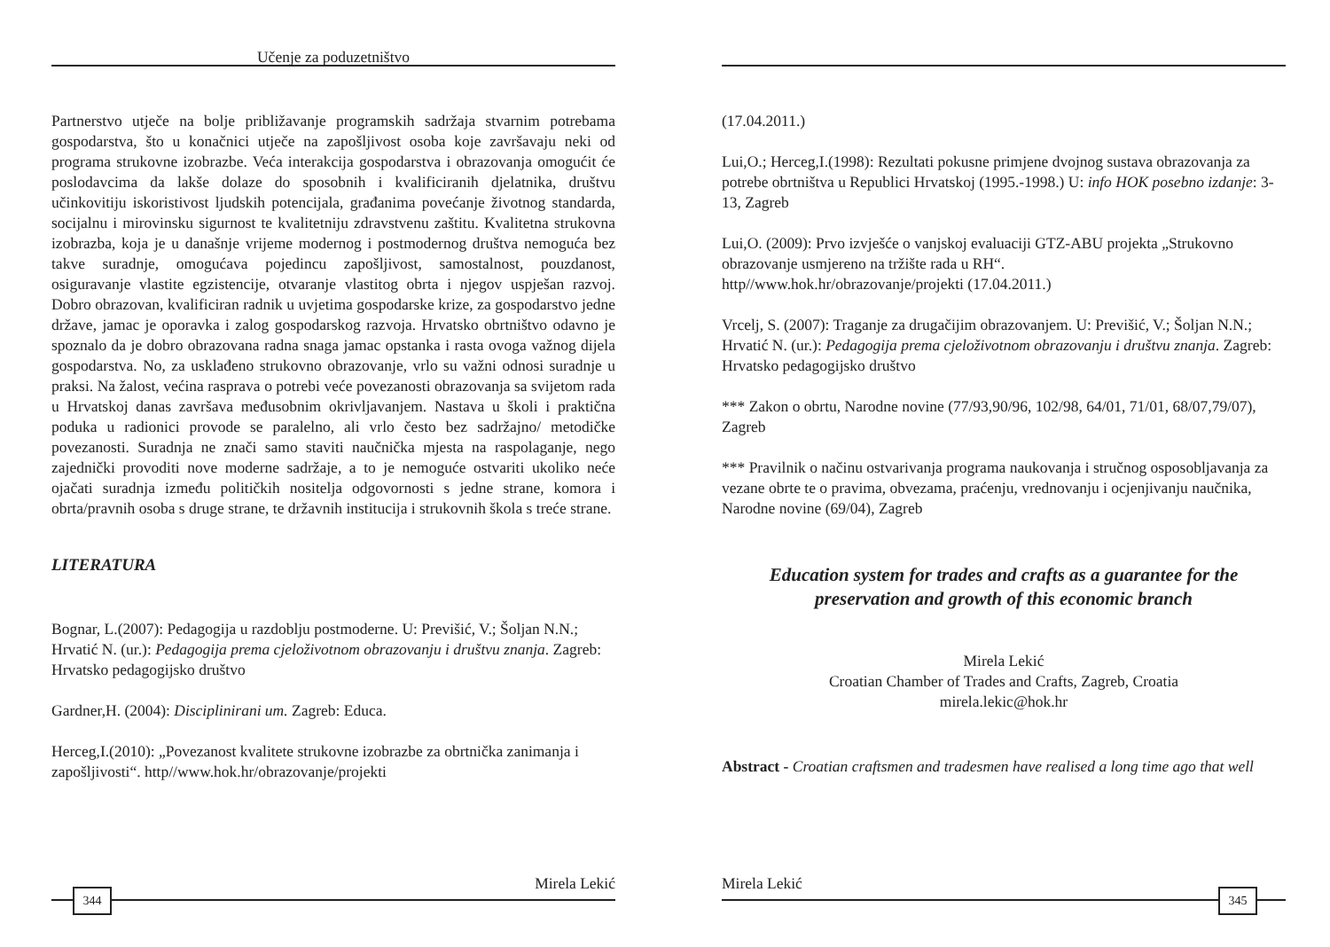Učenje za poduzetništvo
Partnerstvo utječe na bolje približavanje programskih sadržaja stvarnim potrebama gospodarstva, što u konačnici utječe na zapošljivost osoba koje završavaju neki od programa strukovne izobrazbe. Veća interakcija gospodarstva i obrazovanja omogućit će poslodavcima da lakše dolaze do sposobnih i kvalificiranih djelatnika, društvu učinkovitiju iskoristivost ljudskih potencijala, građanima povećanje životnog standarda, socijalnu i mirovinsku sigurnost te kvalitetniju zdravstvenu zaštitu. Kvalitetna strukovna izobrazba, koja je u današnje vrijeme modernog i postmodernog društva nemoguća bez takve suradnje, omogućava pojedincu zapošljivost, samostalnost, pouzdanost, osiguravanje vlastite egzistencije, otvaranje vlastitog obrta i njegov uspješan razvoj. Dobro obrazovan, kvalificiran radnik u uvjetima gospodarske krize, za gospodarstvo jedne države, jamac je oporavka i zalog gospodarskog razvoja. Hrvatsko obrtništvo odavno je spoznalo da je dobro obrazovana radna snaga jamac opstanka i rasta ovoga važnog dijela gospodarstva. No, za usklađeno strukovno obrazovanje, vrlo su važni odnosi suradnje u praksi. Na žalost, većina rasprava o potrebi veće povezanosti obrazovanja sa svijetom rada u Hrvatskoj danas završava međusobnim okrivljavanjem. Nastava u školi i praktična poduka u radionici provode se paralelno, ali vrlo često bez sadržajno/ metodičke povezanosti. Suradnja ne znači samo staviti naučnička mjesta na raspolaganje, nego zajednički provoditi nove moderne sadržaje, a to je nemoguće ostvariti ukoliko neće ojačati suradnja između političkih nositelja odgovornosti s jedne strane, komora i obrta/pravnih osoba s druge strane, te državnih institucija i strukovnih škola s treće strane.
LITERATURA
Bognar, L.(2007): Pedagogija u razdoblju postmoderne. U: Previšić, V.; Šoljan N.N.; Hrvatić N. (ur.): Pedagogija prema cjeloživotnom obrazovanju i društvu znanja. Zagreb: Hrvatsko pedagogijsko društvo
Gardner,H. (2004): Disciplinirani um. Zagreb: Educa.
Herceg,I.(2010): „Povezanost kvalitete strukovne izobrazbe za obrtnička zanimanja i zapošljivosti“. http//www.hok.hr/obrazovanje/projekti
Mirela Lekić
344
(17.04.2011.)
Lui,O.; Herceg,I.(1998): Rezultati pokusne primjene dvojnog sustava obrazovanja za potrebe obrtništva u Republici Hrvatskoj (1995.-1998.) U: info HOK posebno izdanje: 3-13, Zagreb
Lui,O. (2009): Prvo izvješće o vanjskoj evaluaciji GTZ-ABU projekta „Strukovno obrazovanje usmjereno na tržište rada u RH“.
http//www.hok.hr/obrazovanje/projekti (17.04.2011.)
Vrcelj, S. (2007): Traganje za drugačijim obrazovanjem. U: Previšić, V.; Šoljan N.N.; Hrvatić N. (ur.): Pedagogija prema cjeloživotnom obrazovanju i društvu znanja. Zagreb: Hrvatsko pedagogijsko društvo
*** Zakon o obrtu, Narodne novine (77/93,90/96, 102/98, 64/01, 71/01, 68/07,79/07), Zagreb
*** Pravilnik o načinu ostvarivanja programa naukovanja i stručnog osposobljavanja za vezane obrte te o pravima, obvezama, praćenju, vrednovanju i ocjenjivanju naučnika, Narodne novine (69/04), Zagreb
Education system for trades and crafts as a guarantee for the preservation and growth of this economic branch
Mirela Lekić
Croatian Chamber of Trades and Crafts, Zagreb, Croatia
mirela.lekic@hok.hr
Abstract - Croatian craftsmen and tradesmen have realised a long time ago that well
Mirela Lekić
345